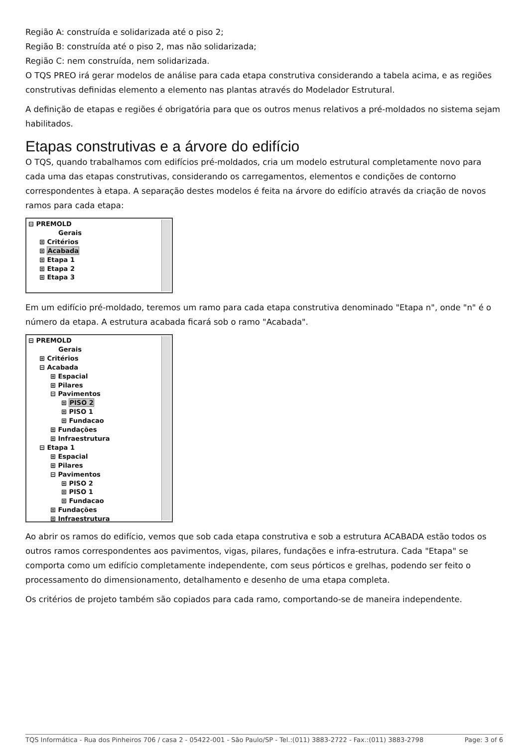Região A: construída e solidarizada até o piso 2;
Região B: construída até o piso 2, mas não solidarizada;
Região C: nem construída, nem solidarizada.
O TQS PREO irá gerar modelos de análise para cada etapa construtiva considerando a tabela acima, e as regiões construtivas definidas elemento a elemento nas plantas através do Modelador Estrutural.
A definição de etapas e regiões é obrigatória para que os outros menus relativos a pré-moldados no sistema sejam habilitados.
Etapas construtivas e a árvore do edifício
O TQS, quando trabalhamos com edifícios pré-moldados, cria um modelo estrutural completamente novo para cada uma das etapas construtivas, considerando os carregamentos, elementos e condições de contorno correspondentes à etapa. A separação destes modelos é feita na árvore do edifício através da criação de novos ramos para cada etapa:
⊟ PREMOLD
Gerais
⊞ Critérios
⊞ Acabada
⊞ Etapa 1
⊞ Etapa 2
⊞ Etapa 3
Em um edifício pré-moldado, teremos um ramo para cada etapa construtiva denominado "Etapa n", onde "n" é o número da etapa. A estrutura acabada ficará sob o ramo "Acabada".
⊟ PREMOLD
Gerais
⊞ Critérios
⊟ Acabada
⊞ Espacial
⊞ Pilares
⊟ Pavimentos
⊞ PISO 2
⊞ PISO 1
⊞ Fundacao
⊞ Fundações
⊞ Infraestrutura
⊟ Etapa 1
⊞ Espacial
⊞ Pilares
⊟ Pavimentos
⊞ PISO 2
⊞ PISO 1
⊞ Fundacao
⊞ Fundações
⊞ Infraestrutura
Ao abrir os ramos do edifício, vemos que sob cada etapa construtiva e sob a estrutura ACABADA estão todos os outros ramos correspondentes aos pavimentos, vigas, pilares, fundações e infra-estrutura. Cada "Etapa" se comporta como um edifício completamente independente, com seus pórticos e grelhas, podendo ser feito o processamento do dimensionamento, detalhamento e desenho de uma etapa completa.
Os critérios de projeto também são copiados para cada ramo, comportando-se de maneira independente.
TQS Informática - Rua dos Pinheiros 706 / casa 2 - 05422-001 - São Paulo/SP - Tel.:(011) 3883-2722 - Fax.:(011) 3883-2798 Page: 3 of 6